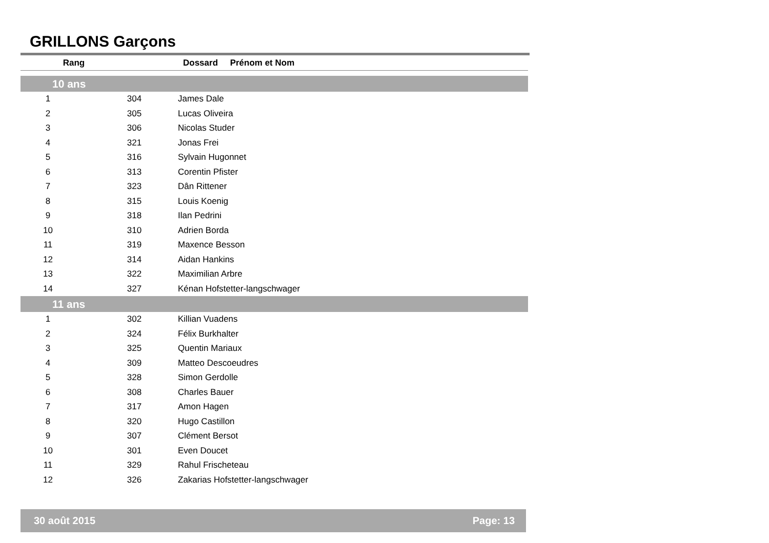GRILLONS Garçons
| Rang | | Dossard Prénom et Nom |
| --- | --- | --- |
| 10 ans | | |
| 1 | 304 | James Dale |
| 2 | 305 | Lucas Oliveira |
| 3 | 306 | Nicolas Studer |
| 4 | 321 | Jonas Frei |
| 5 | 316 | Sylvain Hugonnet |
| 6 | 313 | Corentin Pfister |
| 7 | 323 | Dân Rittener |
| 8 | 315 | Louis Koenig |
| 9 | 318 | Ilan Pedrini |
| 10 | 310 | Adrien Borda |
| 11 | 319 | Maxence Besson |
| 12 | 314 | Aidan Hankins |
| 13 | 322 | Maximilian Arbre |
| 14 | 327 | Kénan Hofstetter-langschwager |
| 11 ans | | |
| 1 | 302 | Killian Vuadens |
| 2 | 324 | Félix Burkhalter |
| 3 | 325 | Quentin Mariaux |
| 4 | 309 | Matteo Descoeudres |
| 5 | 328 | Simon Gerdolle |
| 6 | 308 | Charles Bauer |
| 7 | 317 | Amon Hagen |
| 8 | 320 | Hugo Castillon |
| 9 | 307 | Clément Bersot |
| 10 | 301 | Even Doucet |
| 11 | 329 | Rahul Frischeteau |
| 12 | 326 | Zakarias Hofstetter-langschwager |
30 août 2015 Page: 13